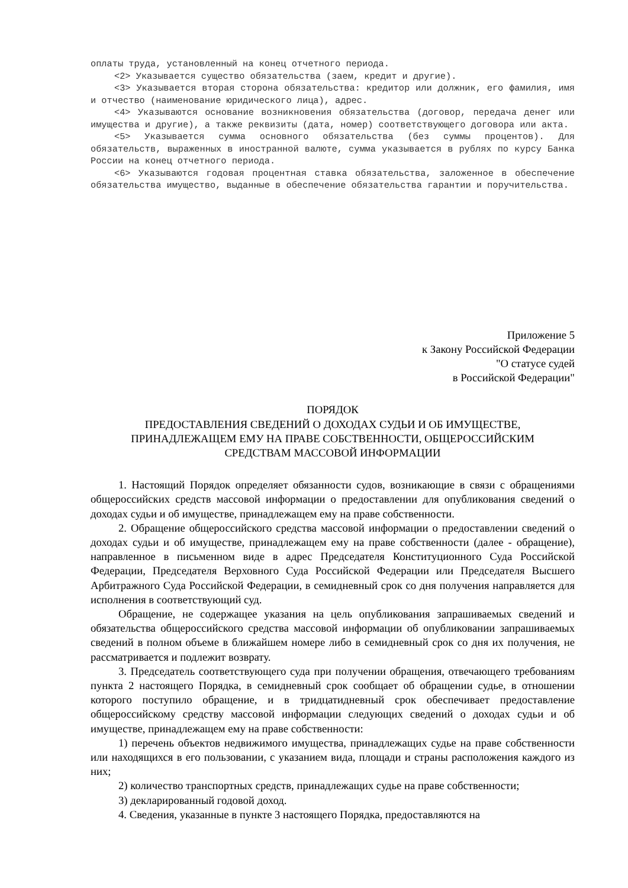оплаты труда, установленный на конец отчетного периода.
<2> Указывается существо обязательства (заем, кредит и другие).
<3> Указывается вторая сторона обязательства: кредитор или должник, его фамилия, имя и отчество (наименование юридического лица), адрес.
<4> Указываются основание возникновения обязательства (договор, передача денег или имущества и другие), а также реквизиты (дата, номер) соответствующего договора или акта.
<5> Указывается сумма основного обязательства (без суммы процентов). Для обязательств, выраженных в иностранной валюте, сумма указывается в рублях по курсу Банка России на конец отчетного периода.
<6> Указываются годовая процентная ставка обязательства, заложенное в обеспечение обязательства имущество, выданные в обеспечение обязательства гарантии и поручительства.
Приложение 5
к Закону Российской Федерации
"О статусе судей
в Российской Федерации"
ПОРЯДОК
ПРЕДОСТАВЛЕНИЯ СВЕДЕНИЙ О ДОХОДАХ СУДЬИ И ОБ ИМУЩЕСТВЕ,
ПРИНАДЛЕЖАЩЕМ ЕМУ НА ПРАВЕ СОБСТВЕННОСТИ, ОБЩЕРОССИЙСКИМ
СРЕДСТВАМ МАССОВОЙ ИНФОРМАЦИИ
1. Настоящий Порядок определяет обязанности судов, возникающие в связи с обращениями общероссийских средств массовой информации о предоставлении для опубликования сведений о доходах судьи и об имуществе, принадлежащем ему на праве собственности.
2. Обращение общероссийского средства массовой информации о предоставлении сведений о доходах судьи и об имуществе, принадлежащем ему на праве собственности (далее - обращение), направленное в письменном виде в адрес Председателя Конституционного Суда Российской Федерации, Председателя Верховного Суда Российской Федерации или Председателя Высшего Арбитражного Суда Российской Федерации, в семидневный срок со дня получения направляется для исполнения в соответствующий суд.
Обращение, не содержащее указания на цель опубликования запрашиваемых сведений и обязательства общероссийского средства массовой информации об опубликовании запрашиваемых сведений в полном объеме в ближайшем номере либо в семидневный срок со дня их получения, не рассматривается и подлежит возврату.
3. Председатель соответствующего суда при получении обращения, отвечающего требованиям пункта 2 настоящего Порядка, в семидневный срок сообщает об обращении судье, в отношении которого поступило обращение, и в тридцатидневный срок обеспечивает предоставление общероссийскому средству массовой информации следующих сведений о доходах судьи и об имуществе, принадлежащем ему на праве собственности:
1) перечень объектов недвижимого имущества, принадлежащих судье на праве собственности или находящихся в его пользовании, с указанием вида, площади и страны расположения каждого из них;
2) количество транспортных средств, принадлежащих судье на праве собственности;
3) декларированный годовой доход.
4. Сведения, указанные в пункте 3 настоящего Порядка, предоставляются на